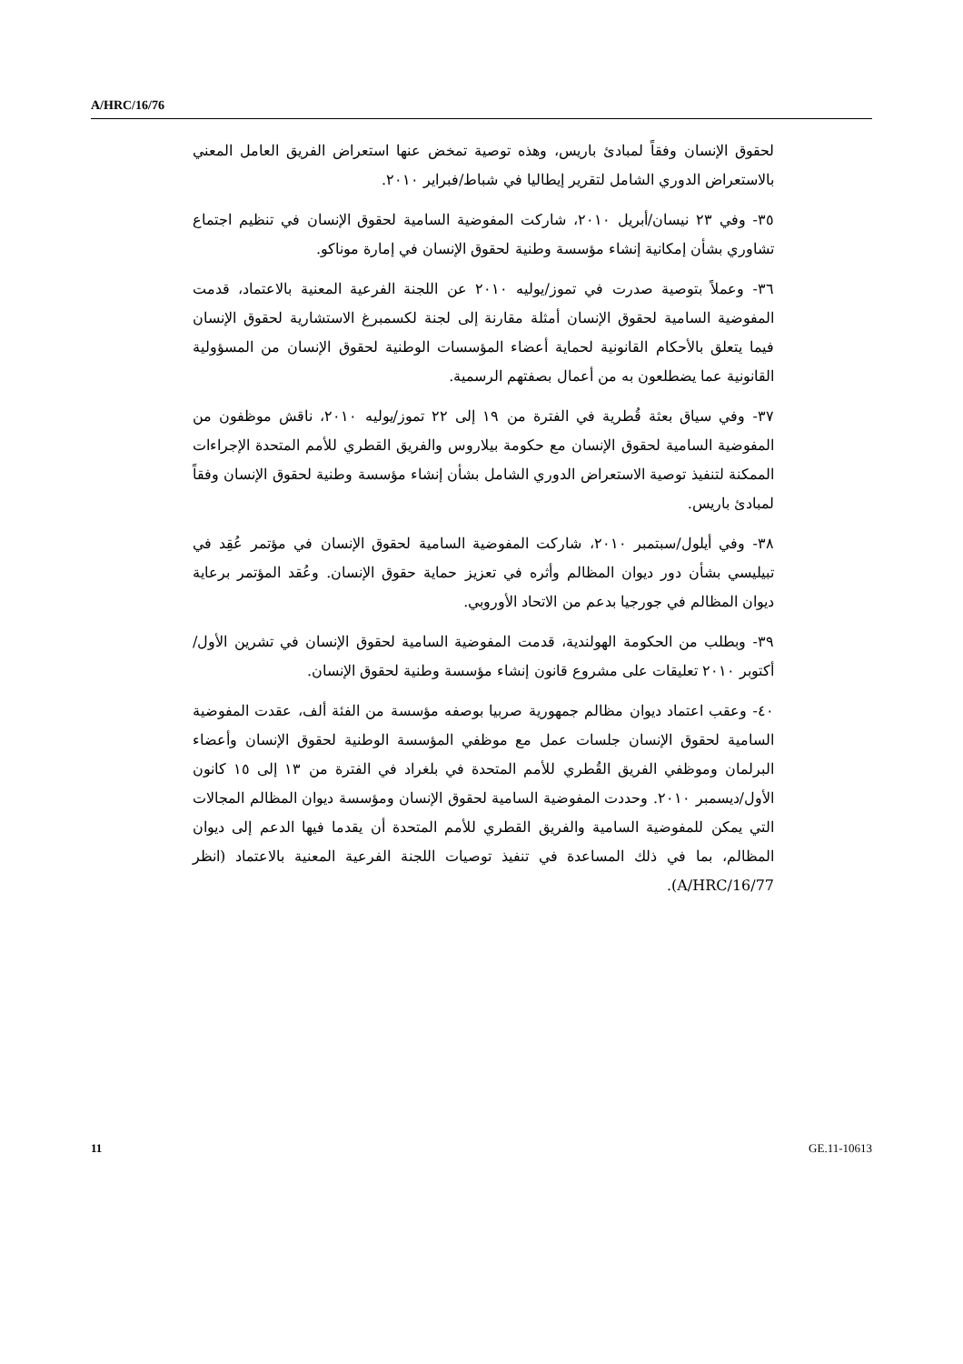A/HRC/16/76
لحقوق الإنسان وفقاً لمبادئ باريس، وهذه توصية تمخض عنها استعراض الفريق العامل المعني بالاستعراض الدوري الشامل لتقرير إيطاليا في شباط/فبراير ٢٠١٠.
٣٥- وفي ٢٣ نيسان/أبريل ٢٠١٠، شاركت المفوضية السامية لحقوق الإنسان في تنظيم اجتماع تشاوري بشأن إمكانية إنشاء مؤسسة وطنية لحقوق الإنسان في إمارة موناكو.
٣٦- وعملاً بتوصية صدرت في تموز/يوليه ٢٠١٠ عن اللجنة الفرعية المعنية بالاعتماد، قدمت المفوضية السامية لحقوق الإنسان أمثلة مقارنة إلى لجنة لكسمبرغ الاستشارية لحقوق الإنسان فيما يتعلق بالأحكام القانونية لحماية أعضاء المؤسسات الوطنية لحقوق الإنسان من المسؤولية القانونية عما يضطلعون به من أعمال بصفتهم الرسمية.
٣٧- وفي سياق بعثة قُطرية في الفترة من ١٩ إلى ٢٢ تموز/يوليه ٢٠١٠، ناقش موظفون من المفوضية السامية لحقوق الإنسان مع حكومة بيلاروس والفريق القطري للأمم المتحدة الإجراءات الممكنة لتنفيذ توصية الاستعراض الدوري الشامل بشأن إنشاء مؤسسة وطنية لحقوق الإنسان وفقاً لمبادئ باريس.
٣٨- وفي أيلول/سبتمبر ٢٠١٠، شاركت المفوضية السامية لحقوق الإنسان في مؤتمر عُقِد في تبيليسي بشأن دور ديوان المظالم وأثره في تعزيز حماية حقوق الإنسان. وعُقد المؤتمر برعاية ديوان المظالم في جورجيا بدعم من الاتحاد الأوروبي.
٣٩- وبطلب من الحكومة الهولندية، قدمت المفوضية السامية لحقوق الإنسان في تشرين الأول/أكتوبر ٢٠١٠ تعليقات على مشروع قانون إنشاء مؤسسة وطنية لحقوق الإنسان.
٤٠- وعقب اعتماد ديوان مظالم جمهورية صربيا بوصفه مؤسسة من الفئة ألف، عقدت المفوضية السامية لحقوق الإنسان جلسات عمل مع موظفي المؤسسة الوطنية لحقوق الإنسان وأعضاء البرلمان وموظفي الفريق القُطري للأمم المتحدة في بلغراد في الفترة من ١٣ إلى ١٥ كانون الأول/ديسمبر ٢٠١٠. وحددت المفوضية السامية لحقوق الإنسان ومؤسسة ديوان المظالم المجالات التي يمكن للمفوضية السامية والفريق القطري للأمم المتحدة أن يقدما فيها الدعم إلى ديوان المظالم، بما في ذلك المساعدة في تنفيذ توصيات اللجنة الفرعية المعنية بالاعتماد (انظر A/HRC/16/77).
11 GE.11-10613